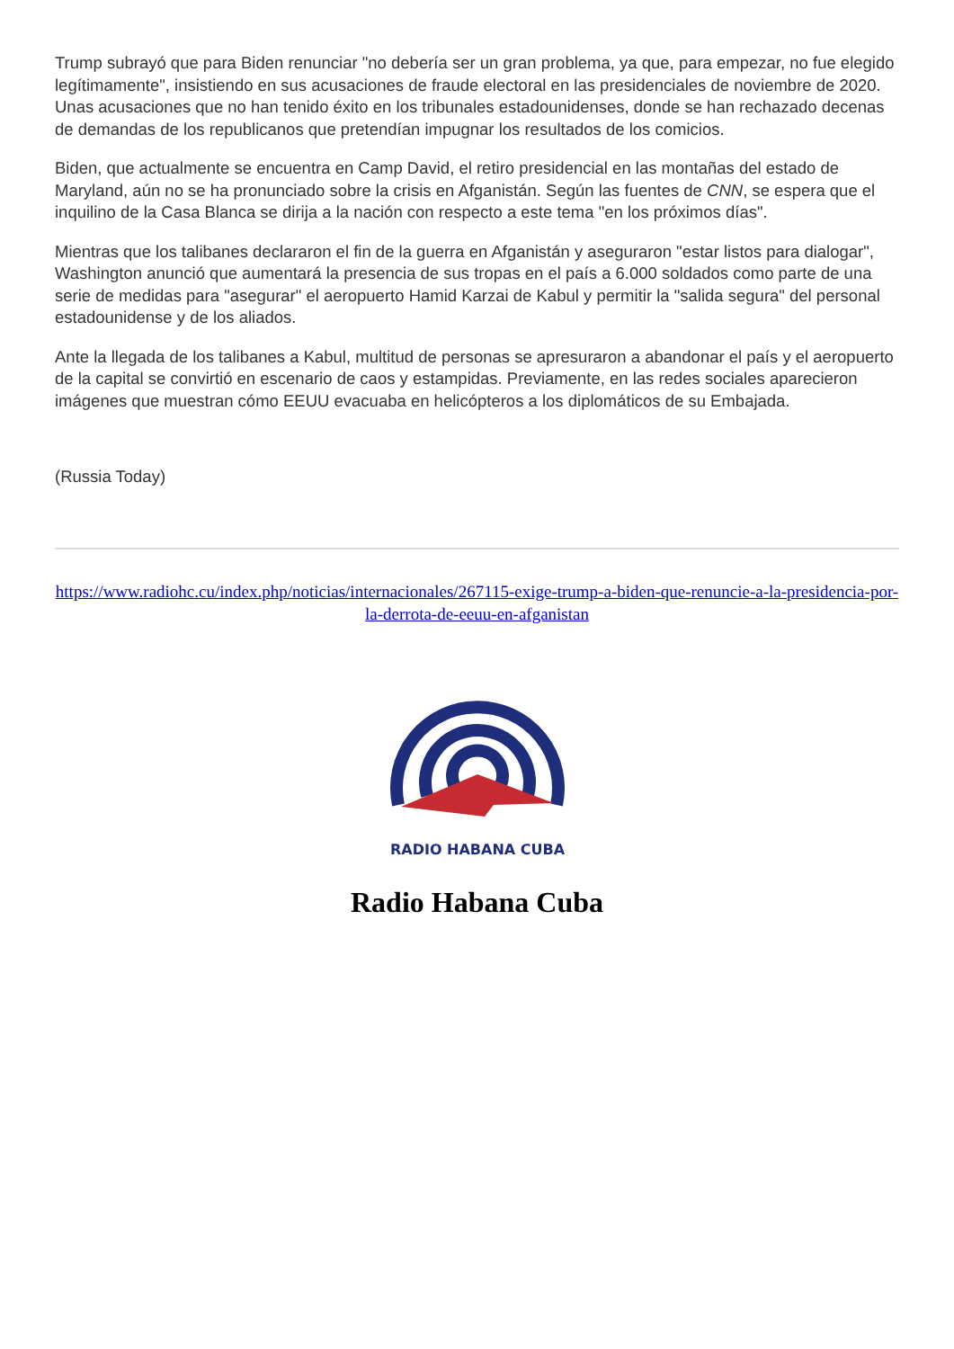Trump subrayó que para Biden renunciar "no debería ser un gran problema, ya que, para empezar, no fue elegido legítimamente", insistiendo en sus acusaciones de fraude electoral en las presidenciales de noviembre de 2020. Unas acusaciones que no han tenido éxito en los tribunales estadounidenses, donde se han rechazado decenas de demandas de los republicanos que pretendían impugnar los resultados de los comicios.
Biden, que actualmente se encuentra en Camp David, el retiro presidencial en las montañas del estado de Maryland, aún no se ha pronunciado sobre la crisis en Afganistán. Según las fuentes de CNN, se espera que el inquilino de la Casa Blanca se dirija a la nación con respecto a este tema "en los próximos días".
Mientras que los talibanes declararon el fin de la guerra en Afganistán y aseguraron "estar listos para dialogar", Washington anunció que aumentará la presencia de sus tropas en el país a 6.000 soldados como parte de una serie de medidas para "asegurar" el aeropuerto Hamid Karzai de Kabul y permitir la "salida segura" del personal estadounidense y de los aliados.
Ante la llegada de los talibanes a Kabul, multitud de personas se apresuraron a abandonar el país y el aeropuerto de la capital se convirtió en escenario de caos y estampidas. Previamente, en las redes sociales aparecieron imágenes que muestran cómo EEUU evacuaba en helicópteros a los diplomáticos de su Embajada.
(Russia Today)
https://www.radiohc.cu/index.php/noticias/internacionales/267115-exige-trump-a-biden-que-renuncie-a-la-presidencia-por-la-derrota-de-eeuu-en-afganistan
RADIO HABANA CUBA
Radio Habana Cuba